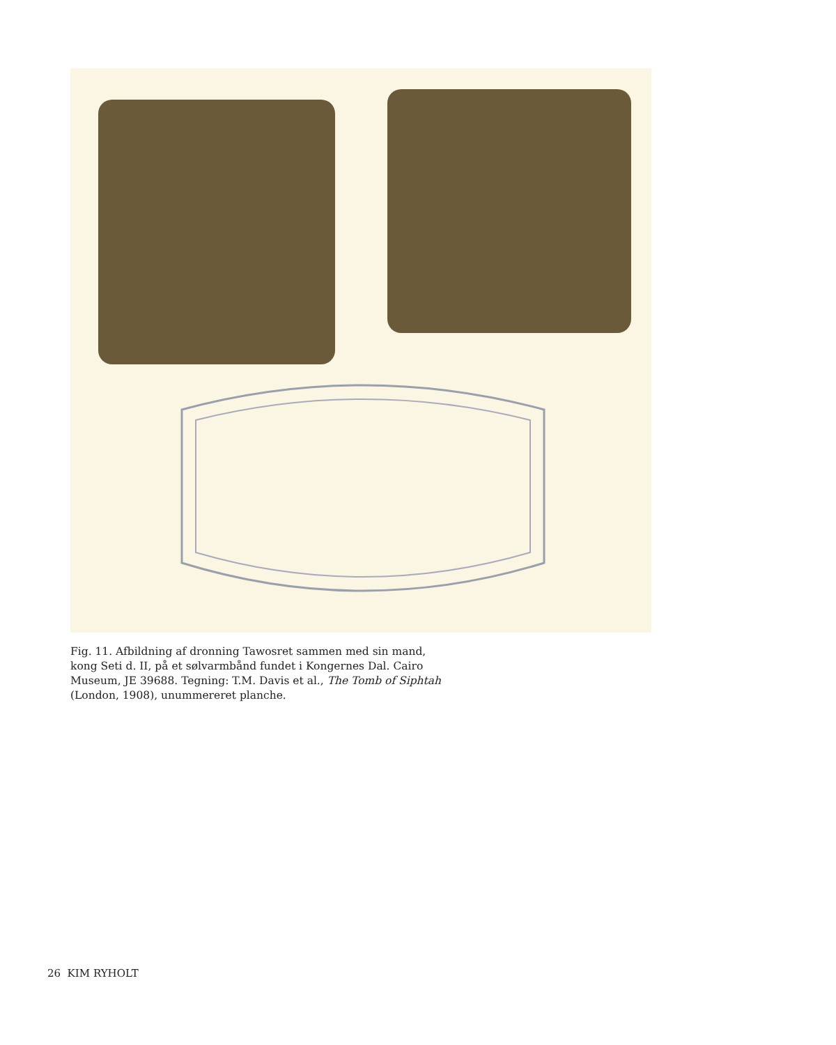Fig. 11. Afbildning af dronning Tawosret sammen med sin mand, kong Seti d. II, på et sølvarmbånd fundet i Kongernes Dal. Cairo Museum, JE 39688. Tegning: T.M. Davis et al., The Tomb of Siphtah (London, 1908), unummereret planche.
26 KIM RYHOLT